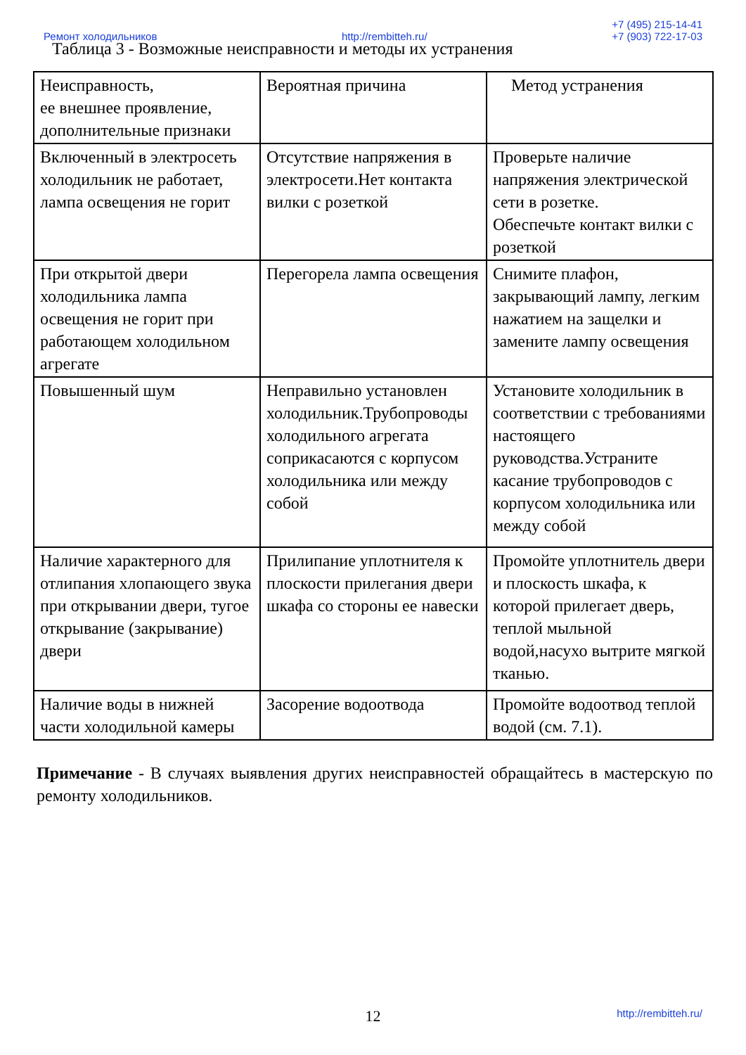Ремонт холодильников http://rembitteh.ru/ +7 (495) 215-14-41
+7 (903) 722-17-03
Таблица 3 - Возможные неисправности и методы их устранения
| Неисправность, ее внешнее проявление, дополнительные признаки | Вероятная причина | Метод устранения |
| Включенный в электросеть холодильник не работает, лампа освещения не горит | Отсутствие напряжения в электросети.Нет контакта вилки с розеткой | Проверьте наличие напряжения электрической сети в розетке. Обеспечьте контакт вилки с розеткой |
| При открытой двери холодильника лампа освещения не горит при работающем холодильном агрегате | Перегорела лампа освещения | Снимите плафон, закрывающий лампу, легким нажатием на защелки и замените лампу освещения |
| Повышенный шум | Неправильно установлен холодильник.Трубопроводы холодильного агрегата соприкасаются с корпусом холодильника или между собой | Установите холодильник в соответствии с требованиями настоящего руководства.Устраните касание трубопроводов с корпусом холодильника или между собой |
| Наличие характерного для отлипания хлопающего звука при открывании двери, тугое открывание (закрывание) двери | Прилипание уплотнителя к плоскости прилегания двери шкафа со стороны ее навески | Промойте уплотнитель двери и плоскость шкафа, к которой прилегает дверь, теплой мыльной водой,насухо вытрите мягкой тканью. |
| Наличие воды в нижней части холодильной камеры | Засорение водоотвода | Промойте водоотвод теплой водой (см. 7.1). |
Примечание - В случаях выявления других неисправностей обращайтесь в мастерскую по ремонту холодильников.
12 http://rembitteh.ru/